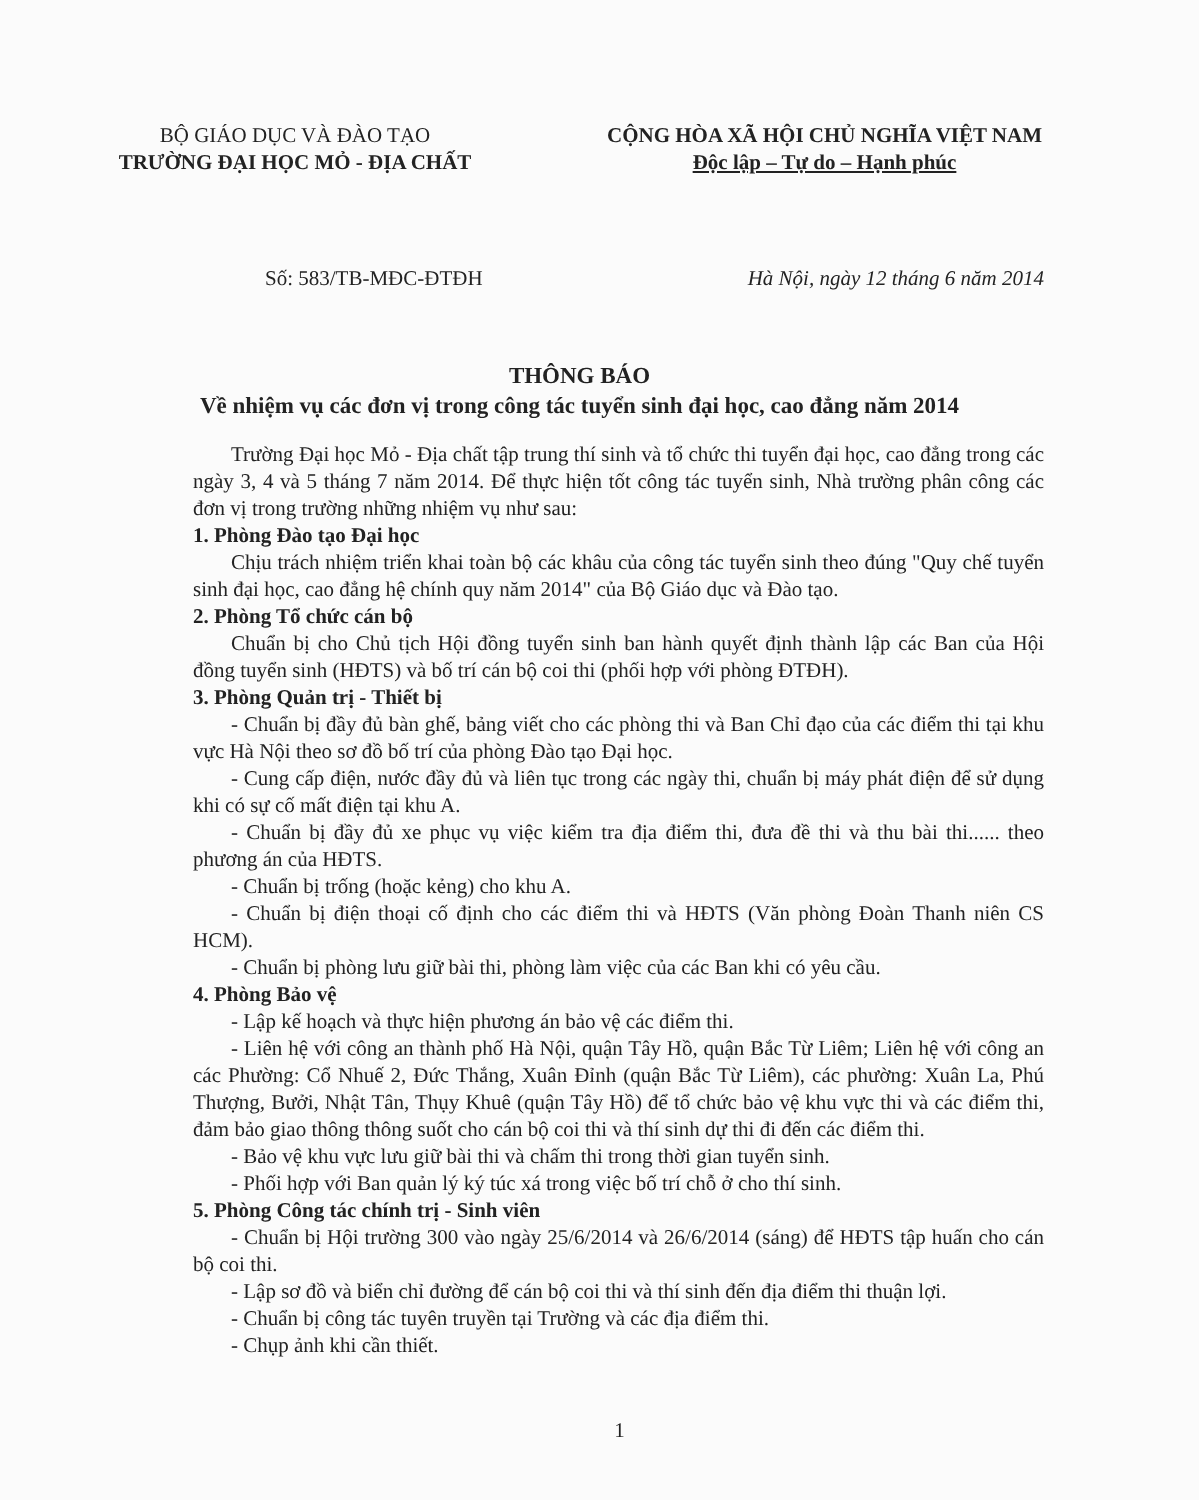BỘ GIÁO DỤC VÀ ĐÀO TẠO
TRƯỜNG ĐẠI HỌC MỎ - ĐỊA CHẤT
CỘNG HÒA XÃ HỘI CHỦ NGHĨA VIỆT NAM
Độc lập – Tự do – Hạnh phúc
Số: 583/TB-MĐC-ĐTĐH Hà Nội, ngày 12 tháng 6 năm 2014
THÔNG BÁO
Về nhiệm vụ các đơn vị trong công tác tuyển sinh đại học, cao đẳng năm 2014
Trường Đại học Mỏ - Địa chất tập trung thí sinh và tổ chức thi tuyển đại học, cao đẳng trong các ngày 3, 4 và 5 tháng 7 năm 2014. Để thực hiện tốt công tác tuyển sinh, Nhà trường phân công các đơn vị trong trường những nhiệm vụ như sau:
1. Phòng Đào tạo Đại học
Chịu trách nhiệm triển khai toàn bộ các khâu của công tác tuyển sinh theo đúng "Quy chế tuyển sinh đại học, cao đẳng hệ chính quy năm 2014" của Bộ Giáo dục và Đào tạo.
2. Phòng Tổ chức cán bộ
Chuẩn bị cho Chủ tịch Hội đồng tuyển sinh ban hành quyết định thành lập các Ban của Hội đồng tuyển sinh (HĐTS) và bố trí cán bộ coi thi (phối hợp với phòng ĐTĐH).
3. Phòng Quản trị - Thiết bị
- Chuẩn bị đầy đủ bàn ghế, bảng viết cho các phòng thi và Ban Chỉ đạo của các điểm thi tại khu vực Hà Nội theo sơ đồ bố trí của phòng Đào tạo Đại học.
- Cung cấp điện, nước đầy đủ và liên tục trong các ngày thi, chuẩn bị máy phát điện để sử dụng khi có sự cố mất điện tại khu A.
- Chuẩn bị đầy đủ xe phục vụ việc kiểm tra địa điểm thi, đưa đề thi và thu bài thi...... theo phương án của HĐTS.
- Chuẩn bị trống (hoặc kẻng) cho khu A.
- Chuẩn bị điện thoại cố định cho các điểm thi và HĐTS (Văn phòng Đoàn Thanh niên CS HCM).
- Chuẩn bị phòng lưu giữ bài thi, phòng làm việc của các Ban khi có yêu cầu.
4. Phòng Bảo vệ
- Lập kế hoạch và thực hiện phương án bảo vệ các điểm thi.
- Liên hệ với công an thành phố Hà Nội, quận Tây Hồ, quận Bắc Từ Liêm; Liên hệ với công an các Phường: Cổ Nhuế 2, Đức Thắng, Xuân Đỉnh (quận Bắc Từ Liêm), các phường: Xuân La, Phú Thượng, Bưởi, Nhật Tân, Thụy Khuê (quận Tây Hồ) để tổ chức bảo vệ khu vực thi và các điểm thi, đảm bảo giao thông thông suốt cho cán bộ coi thi và thí sinh dự thi đi đến các điểm thi.
- Bảo vệ khu vực lưu giữ bài thi và chấm thi trong thời gian tuyển sinh.
- Phối hợp với Ban quản lý ký túc xá trong việc bố trí chỗ ở cho thí sinh.
5. Phòng Công tác chính trị - Sinh viên
- Chuẩn bị Hội trường 300 vào ngày 25/6/2014 và 26/6/2014 (sáng) để HĐTS tập huấn cho cán bộ coi thi.
- Lập sơ đồ và biển chỉ đường để cán bộ coi thi và thí sinh đến địa điểm thi thuận lợi.
- Chuẩn bị công tác tuyên truyền tại Trường và các địa điểm thi.
- Chụp ảnh khi cần thiết.
1